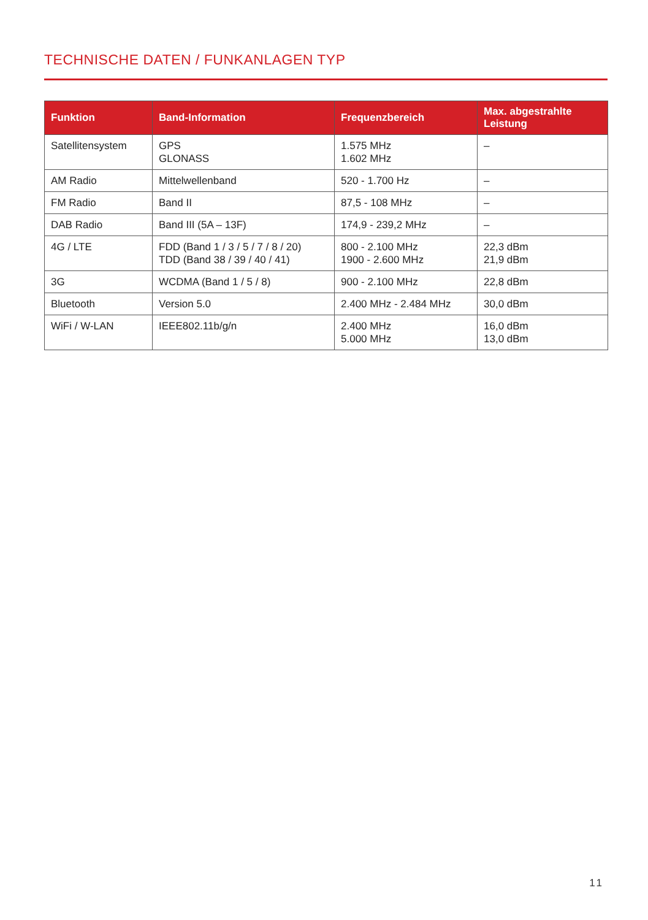TECHNISCHE DATEN / FUNKANLAGEN TYP
| Funktion | Band-Information | Frequenzbereich | Max. abgestrahlte Leistung |
| --- | --- | --- | --- |
| Satellitensystem | GPS GLONASS | 1.575 MHz 1.602 MHz | – |
| AM Radio | Mittelwellenband | 520 - 1.700 Hz | – |
| FM Radio | Band II | 87,5 - 108 MHz | – |
| DAB Radio | Band III (5A – 13F) | 174,9 - 239,2 MHz | – |
| 4G / LTE | FDD (Band 1 / 3 / 5 / 7 / 8 / 20) TDD (Band 38 / 39 / 40 / 41) | 800 - 2.100 MHz 1900 - 2.600 MHz | 22,3 dBm 21,9 dBm |
| 3G | WCDMA (Band 1 / 5 / 8) | 900 - 2.100 MHz | 22,8 dBm |
| Bluetooth | Version 5.0 | 2.400 MHz - 2.484 MHz | 30,0 dBm |
| WiFi / W-LAN | IEEE802.11b/g/n | 2.400 MHz 5.000 MHz | 16,0 dBm 13,0 dBm |
11